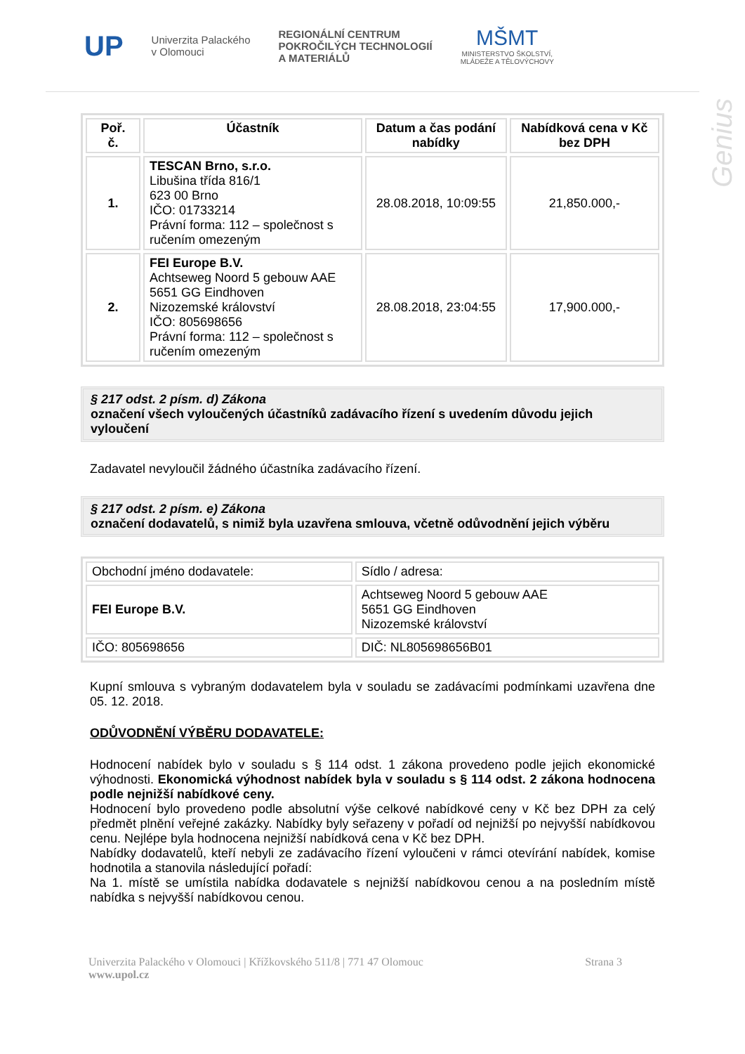UP
Univerzita Palackého
v Olomouci
REGIONÁLNÍ CENTRUM
POKROČILÝCH TECHNOLOGIÍ
A MATERIÁLŮ
MŠMT
MINISTERSTVO ŠKOLSTVÍ,
MLÁDEŽE A TĚLOVÝCHOVY
Genius
| Poř. č. | Účastník | Datum a čas podání nabídky | Nabídková cena v Kč bez DPH |
| --- | --- | --- | --- |
| 1. | TESCAN Brno, s.r.o. Libušina třída 816/1 623 00 Brno IČO: 01733214 Právní forma: 112 – společnost s ručením omezeným | 28.08.2018, 10:09:55 | 21,850.000,- |
| 2. | FEI Europe B.V. Achtseweg Noord 5 gebouw AAE 5651 GG Eindhoven Nizozemské království IČO: 805698656 Právní forma: 112 – společnost s ručením omezeným | 28.08.2018, 23:04:55 | 17,900.000,- |
§ 217 odst. 2 písm. d) Zákona
označení všech vyloučených účastníků zadávacího řízení s uvedením důvodu jejich vyloučení
Zadavatel nevyloučil žádného účastníka zadávacího řízení.
§ 217 odst. 2 písm. e) Zákona
označení dodavatelů, s nimiž byla uzavřena smlouva, včetně odůvodnění jejich výběru
| Obchodní jméno dodavatele: | Sídlo / adresa: |
| FEI Europe B.V. | Achtseweg Noord 5 gebouw AAE 5651 GG Eindhoven Nizozemské království |
| IČO: 805698656 | DIČ: NL805698656B01 |
Kupní smlouva s vybraným dodavatelem byla v souladu se zadávacími podmínkami uzavřena dne 05. 12. 2018.
ODŮVODNĚNÍ VÝBĚRU DODAVATELE:
Hodnocení nabídek bylo v souladu s § 114 odst. 1 zákona provedeno podle jejich ekonomické výhodnosti. Ekonomická výhodnost nabídek byla v souladu s § 114 odst. 2 zákona hodnocena podle nejnižší nabídkové ceny.
Hodnocení bylo provedeno podle absolutní výše celkové nabídkové ceny v Kč bez DPH za celý předmět plnění veřejné zakázky. Nabídky byly seřazeny v pořadí od nejnižší po nejvyšší nabídkovou cenu. Nejlépe byla hodnocena nejnižší nabídková cena v Kč bez DPH.
Nabídky dodavatelů, kteří nebyli ze zadávacího řízení vyloučeni v rámci otevírání nabídek, komise hodnotila a stanovila následující pořadí:
Na 1. místě se umístila nabídka dodavatele s nejnižší nabídkovou cenou a na posledním místě nabídka s nejvyšší nabídkovou cenou.
Univerzita Palackého v Olomouci | Křížkovského 511/8 | 771 47 Olomouc
www.upol.cz
Strana 3